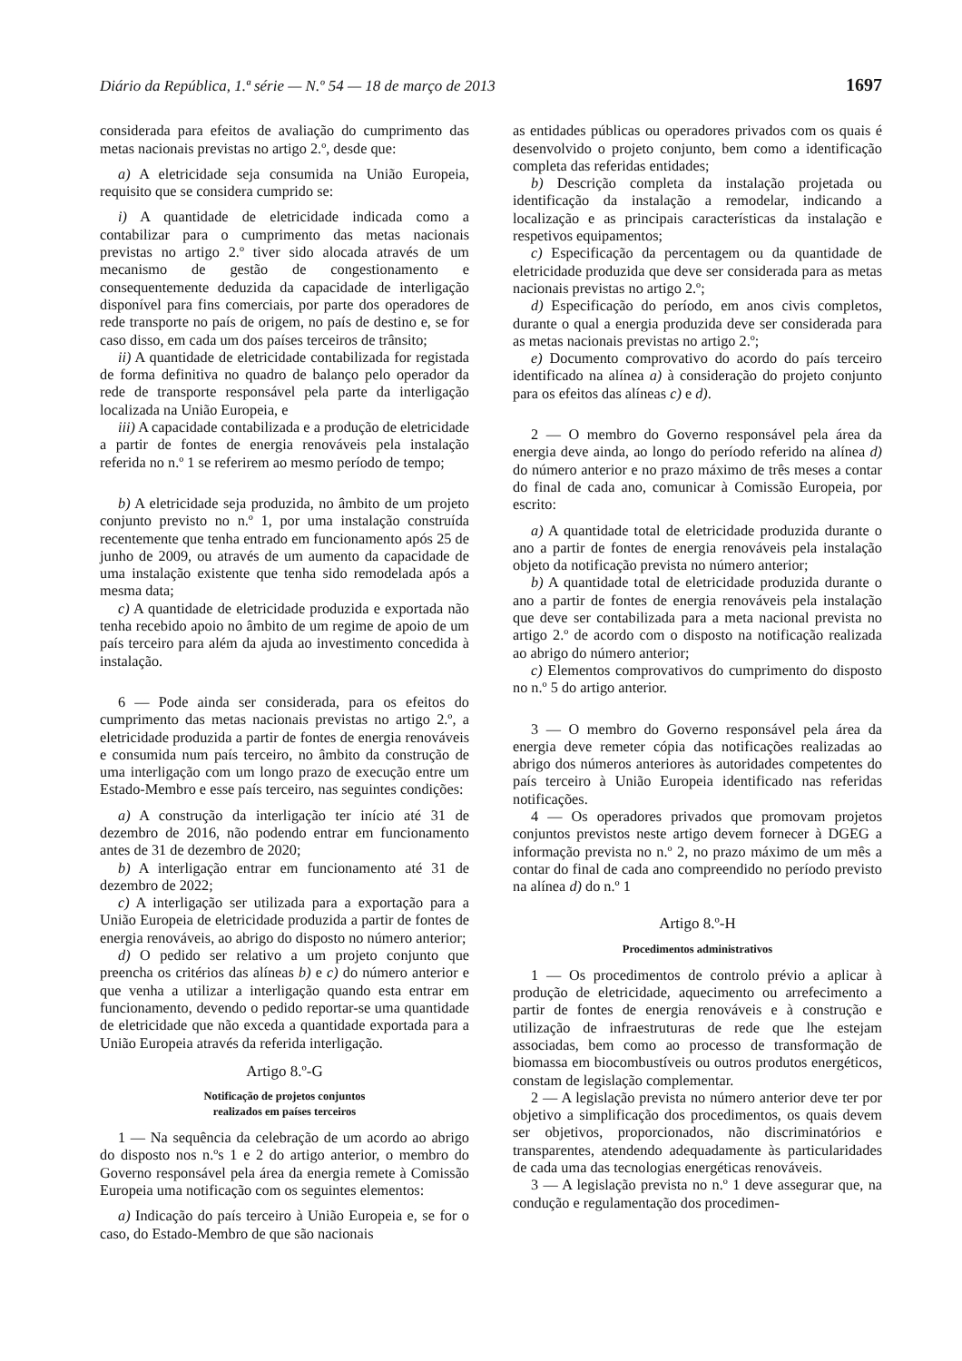Diário da República, 1.ª série — N.º 54 — 18 de março de 2013 1697
considerada para efeitos de avaliação do cumprimento das metas nacionais previstas no artigo 2.º, desde que:
a) A eletricidade seja consumida na União Europeia, requisito que se considera cumprido se:
i) A quantidade de eletricidade indicada como a contabilizar para o cumprimento das metas nacionais previstas no artigo 2.º tiver sido alocada através de um mecanismo de gestão de congestionamento e consequentemente deduzida da capacidade de interligação disponível para fins comerciais, por parte dos operadores de rede transporte no país de origem, no país de destino e, se for caso disso, em cada um dos países terceiros de trânsito;
ii) A quantidade de eletricidade contabilizada for registada de forma definitiva no quadro de balanço pelo operador da rede de transporte responsável pela parte da interligação localizada na União Europeia, e
iii) A capacidade contabilizada e a produção de eletricidade a partir de fontes de energia renováveis pela instalação referida no n.º 1 se referirem ao mesmo período de tempo;
b) A eletricidade seja produzida, no âmbito de um projeto conjunto previsto no n.º 1, por uma instalação construída recentemente que tenha entrado em funcionamento após 25 de junho de 2009, ou através de um aumento da capacidade de uma instalação existente que tenha sido remodelada após a mesma data;
c) A quantidade de eletricidade produzida e exportada não tenha recebido apoio no âmbito de um regime de apoio de um país terceiro para além da ajuda ao investimento concedida à instalação.
6 — Pode ainda ser considerada, para os efeitos do cumprimento das metas nacionais previstas no artigo 2.º, a eletricidade produzida a partir de fontes de energia renováveis e consumida num país terceiro, no âmbito da construção de uma interligação com um longo prazo de execução entre um Estado-Membro e esse país terceiro, nas seguintes condições:
a) A construção da interligação ter início até 31 de dezembro de 2016, não podendo entrar em funcionamento antes de 31 de dezembro de 2020;
b) A interligação entrar em funcionamento até 31 de dezembro de 2022;
c) A interligação ser utilizada para a exportação para a União Europeia de eletricidade produzida a partir de fontes de energia renováveis, ao abrigo do disposto no número anterior;
d) O pedido ser relativo a um projeto conjunto que preencha os critérios das alíneas b) e c) do número anterior e que venha a utilizar a interligação quando esta entrar em funcionamento, devendo o pedido reportar-se uma quantidade de eletricidade que não exceda a quantidade exportada para a União Europeia através da referida interligação.
Artigo 8.º-G
Notificação de projetos conjuntos
realizados em países terceiros
1 — Na sequência da celebração de um acordo ao abrigo do disposto nos n.ºs 1 e 2 do artigo anterior, o membro do Governo responsável pela área da energia remete à Comissão Europeia uma notificação com os seguintes elementos:
a) Indicação do país terceiro à União Europeia e, se for o caso, do Estado-Membro de que são nacionais
as entidades públicas ou operadores privados com os quais é desenvolvido o projeto conjunto, bem como a identificação completa das referidas entidades;
b) Descrição completa da instalação projetada ou identificação da instalação a remodelar, indicando a localização e as principais características da instalação e respetivos equipamentos;
c) Especificação da percentagem ou da quantidade de eletricidade produzida que deve ser considerada para as metas nacionais previstas no artigo 2.º;
d) Especificação do período, em anos civis completos, durante o qual a energia produzida deve ser considerada para as metas nacionais previstas no artigo 2.º;
e) Documento comprovativo do acordo do país terceiro identificado na alínea a) à consideração do projeto conjunto para os efeitos das alíneas c) e d).
2 — O membro do Governo responsável pela área da energia deve ainda, ao longo do período referido na alínea d) do número anterior e no prazo máximo de três meses a contar do final de cada ano, comunicar à Comissão Europeia, por escrito:
a) A quantidade total de eletricidade produzida durante o ano a partir de fontes de energia renováveis pela instalação objeto da notificação prevista no número anterior;
b) A quantidade total de eletricidade produzida durante o ano a partir de fontes de energia renováveis pela instalação que deve ser contabilizada para a meta nacional prevista no artigo 2.º de acordo com o disposto na notificação realizada ao abrigo do número anterior;
c) Elementos comprovativos do cumprimento do disposto no n.º 5 do artigo anterior.
3 — O membro do Governo responsável pela área da energia deve remeter cópia das notificações realizadas ao abrigo dos números anteriores às autoridades competentes do país terceiro à União Europeia identificado nas referidas notificações.
4 — Os operadores privados que promovam projetos conjuntos previstos neste artigo devem fornecer à DGEG a informação prevista no n.º 2, no prazo máximo de um mês a contar do final de cada ano compreendido no período previsto na alínea d) do n.º 1
Artigo 8.º-H
Procedimentos administrativos
1 — Os procedimentos de controlo prévio a aplicar à produção de eletricidade, aquecimento ou arrefecimento a partir de fontes de energia renováveis e à construção e utilização de infraestruturas de rede que lhe estejam associadas, bem como ao processo de transformação de biomassa em biocombustíveis ou outros produtos energéticos, constam de legislação complementar.
2 — A legislação prevista no número anterior deve ter por objetivo a simplificação dos procedimentos, os quais devem ser objetivos, proporcionados, não discriminatórios e transparentes, atendendo adequadamente às particularidades de cada uma das tecnologias energéticas renováveis.
3 — A legislação prevista no n.º 1 deve assegurar que, na condução e regulamentação dos procedimen-